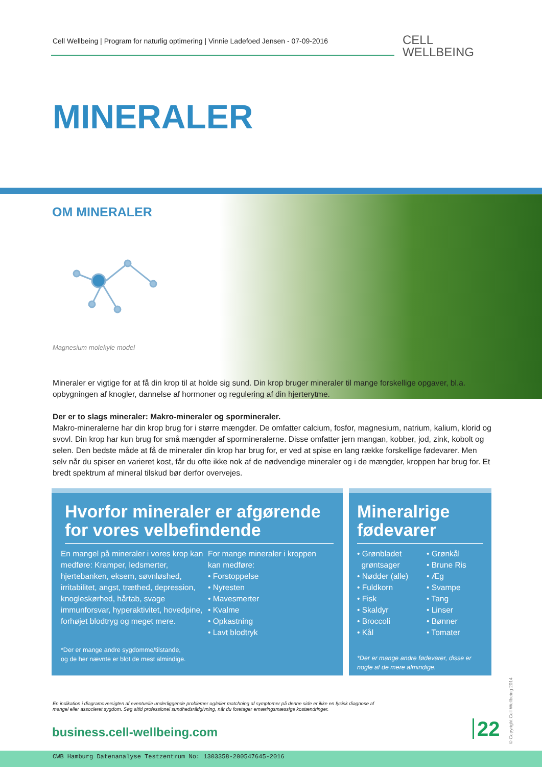Cell Wellbeing | Program for naturlig optimering | Vinnie Ladefoed Jensen - 07-09-2016
CELL
WELLBEING
MINERALER
OM MINERALER
Magnesium molekyle model
Mineraler er vigtige for at få din krop til at holde sig sund. Din krop bruger mineraler til mange forskellige opgaver, bl.a. opbygningen af knogler, dannelse af hormoner og regulering af din hjerterytme.
Der er to slags mineraler: Makro-mineraler og spormineraler.
Makro-mineralerne har din krop brug for i større mængder. De omfatter calcium, fosfor, magnesium, natrium, kalium, klorid og svovl. Din krop har kun brug for små mængder af spormineralerne. Disse omfatter jern mangan, kobber, jod, zink, kobolt og selen. Den bedste måde at få de mineraler din krop har brug for, er ved at spise en lang række forskellige fødevarer. Men selv når du spiser en varieret kost, får du ofte ikke nok af de nødvendige mineraler og i de mængder, kroppen har brug for. Et bredt spektrum af mineral tilskud bør derfor overvejes.
Hvorfor mineraler er afgørende
for vores velbefindende
En mangel på mineraler i vores krop kan medføre: Kramper, ledsmerter, hjertebanken, eksem, søvnløshed, irritabilitet, angst, træthed, depression, knogleskørhed, hårtab, svage immunforsvar, hyperaktivitet, hovedpine, forhøjet blodtryg og meget mere.
For mange mineraler i kroppen
kan medføre:
• Forstoppelse
• Nyresten
• Mavesmerter
• Kvalme
• Opkastning
• Lavt blodtryk
*Der er mange andre sygdomme/tilstande,
og de her nævnte er blot de mest almindige.
Mineralrige
fødevarer
• Grønbladet
grøntsager
• Nødder (alle)
• Fuldkorn
• Fisk
• Skaldyr
• Broccoli
• Kål
• Grønkål
• Brune Ris
• Æg
• Svampe
• Tang
• Linser
• Bønner
• Tomater
*Der er mange andre fødevarer, disse er nogle af de mere almindige.
En indikation i diagramoversigten af eventuelle underliggende problemer og/eller matchning af symptomer på denne side er ikke en fysisk diagnose af mangel eller associeret sygdom. Søg altid professionel sundhedsrådgivning, når du foretager ernæringsmæssige kostændringer.
business.cell-wellbeing.com 22
© Copyright Cell Wellbeing 2014
CWB Hamburg Datenanalyse Testzentrum No: 1303358-200547645-2016